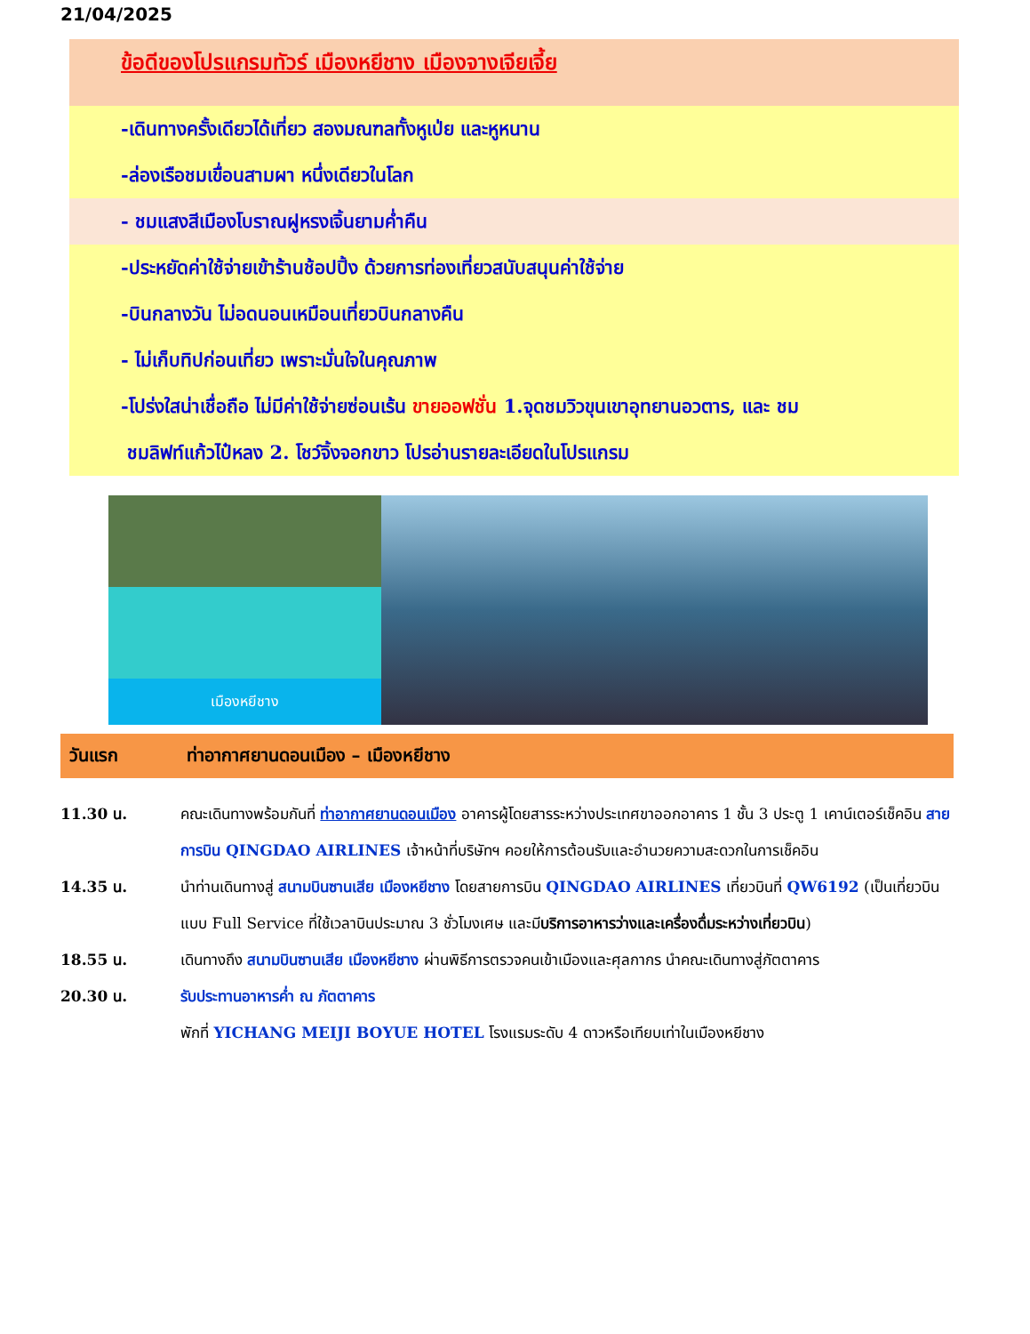21/04/2025
ข้อดีของโปรแกรมทัวร์ เมืองหยีชาง เมืองจางเจียเจี้ย
-เดินทางครั้งเดียวได้เที่ยว สองมณฑลทั้งหูเป่ย และหูหนาน
-ล่องเรือชมเขื่อนสามผา หนึ่งเดียวในโลก
- ชมแสงสีเมืองโบราณฝูหรงเจิ้นยามค่ำคืน
-ประหยัดค่าใช้จ่ายเข้าร้านช้อปปิ้ง ด้วยการท่องเที่ยวสนับสนุนค่าใช้จ่าย
-บินกลางวัน ไม่อดนอนเหมือนเที่ยวบินกลางคืน
- ไม่เก็บทิปก่อนเที่ยว เพราะมั่นใจในคุณภาพ
-โปร่งใสน่าเชื่อถือ ไม่มีค่าใช้จ่ายซ่อนเร้น ขายออฟชั่น 1.จุดชมวิวขุนเขาอุทยานอวตาร, และ ชม
ชมลิฟท์แก้วไป๋หลง 2. โชว์จิ้งจอกขาว โปรอ่านรายละเอียดในโปรแกรม
เมืองหยีชาง
วันแรก ท่าอากาศยานดอนเมือง – เมืองหยีชาง
| 11.30 น. | คณะเดินทางพร้อมกันที่ ท่าอากาศยานดอนเมือง อาคารผู้โดยสารระหว่างประเทศขาออกอาคาร 1 ชั้น 3 ประตู 1 เคาน์เตอร์เช็คอิน สายการบิน QINGDAO AIRLINES เจ้าหน้าที่บริษัทฯ คอยให้การต้อนรับและอำนวยความสะดวกในการเช็คอิน |
| 14.35 น. | นำท่านเดินทางสู่ สนามบินซานเสีย เมืองหยีชาง โดยสายการบิน QINGDAO AIRLINES เที่ยวบินที่ QW6192 (เป็นเที่ยวบินแบบ Full Service ที่ใช้เวลาบินประมาณ 3 ชั่วโมงเศษ และมี บริการอาหารว่างและเครื่องดื่มระหว่างเที่ยวบิน ) |
| 18.55 น. | เดินทางถึง สนามบินซานเสีย เมืองหยีชาง ผ่านพิธีการตรวจคนเข้าเมืองและศุลกากร นำคณะเดินทางสู่ภัตตาคาร |
| 20.30 น. | รับประทานอาหารค่ำ ณ ภัตตาคาร |
| | พักที่ YICHANG MEIJI BOYUE HOTEL โรงแรมระดับ 4 ดาวหรือเทียบเท่าในเมืองหยีชาง |